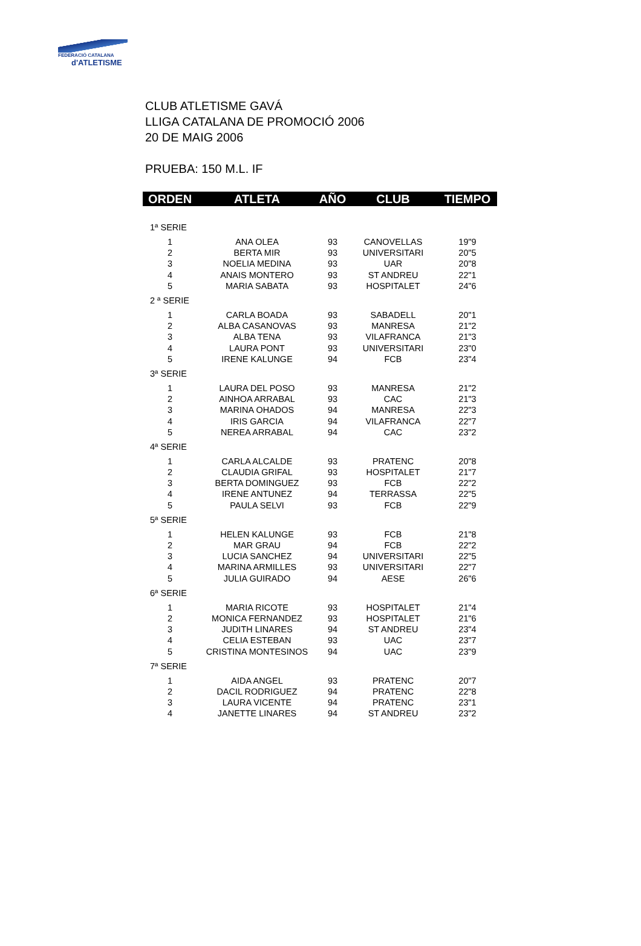FEDERACIÓ CATALANA
d'ATLETISME
CLUB ATLETISME GAVÁ
LLIGA CATALANA DE PROMOCIÓ 2006
20 DE MAIG 2006
PRUEBA: 150 M.L. IF
| ORDEN | ATLETA | AÑO | CLUB | TIEMPO |
| --- | --- | --- | --- | --- |
| 1ª SERIE | | | | |
| 1 | ANA OLEA | 93 | CANOVELLAS | 19"9 |
| 2 | BERTA MIR | 93 | UNIVERSITARI | 20"5 |
| 3 | NOELIA MEDINA | 93 | UAR | 20"8 |
| 4 | ANAIS MONTERO | 93 | ST ANDREU | 22"1 |
| 5 | MARIA SABATA | 93 | HOSPITALET | 24"6 |
| 2 ª SERIE | | | | |
| 1 | CARLA BOADA | 93 | SABADELL | 20"1 |
| 2 | ALBA CASANOVAS | 93 | MANRESA | 21"2 |
| 3 | ALBA TENA | 93 | VILAFRANCA | 21"3 |
| 4 | LAURA PONT | 93 | UNIVERSITARI | 23"0 |
| 5 | IRENE KALUNGE | 94 | FCB | 23"4 |
| 3ª SERIE | | | | |
| 1 | LAURA DEL POSO | 93 | MANRESA | 21"2 |
| 2 | AINHOA ARRABAL | 93 | CAC | 21"3 |
| 3 | MARINA OHADOS | 94 | MANRESA | 22"3 |
| 4 | IRIS GARCIA | 94 | VILAFRANCA | 22"7 |
| 5 | NEREA ARRABAL | 94 | CAC | 23"2 |
| 4ª SERIE | | | | |
| 1 | CARLA ALCALDE | 93 | PRATENC | 20"8 |
| 2 | CLAUDIA GRIFAL | 93 | HOSPITALET | 21"7 |
| 3 | BERTA DOMINGUEZ | 93 | FCB | 22"2 |
| 4 | IRENE ANTUNEZ | 94 | TERRASSA | 22"5 |
| 5 | PAULA SELVI | 93 | FCB | 22"9 |
| 5ª SERIE | | | | |
| 1 | HELEN KALUNGE | 93 | FCB | 21"8 |
| 2 | MAR GRAU | 94 | FCB | 22"2 |
| 3 | LUCIA SANCHEZ | 94 | UNIVERSITARI | 22"5 |
| 4 | MARINA ARMILLES | 93 | UNIVERSITARI | 22"7 |
| 5 | JULIA GUIRADO | 94 | AESE | 26"6 |
| 6ª SERIE | | | | |
| 1 | MARIA RICOTE | 93 | HOSPITALET | 21"4 |
| 2 | MONICA FERNANDEZ | 93 | HOSPITALET | 21"6 |
| 3 | JUDITH LINARES | 94 | ST ANDREU | 23"4 |
| 4 | CELIA ESTEBAN | 93 | UAC | 23"7 |
| 5 | CRISTINA MONTESINOS | 94 | UAC | 23"9 |
| 7ª SERIE | | | | |
| 1 | AIDA ANGEL | 93 | PRATENC | 20"7 |
| 2 | DACIL RODRIGUEZ | 94 | PRATENC | 22"8 |
| 3 | LAURA VICENTE | 94 | PRATENC | 23"1 |
| 4 | JANETTE LINARES | 94 | ST ANDREU | 23"2 |